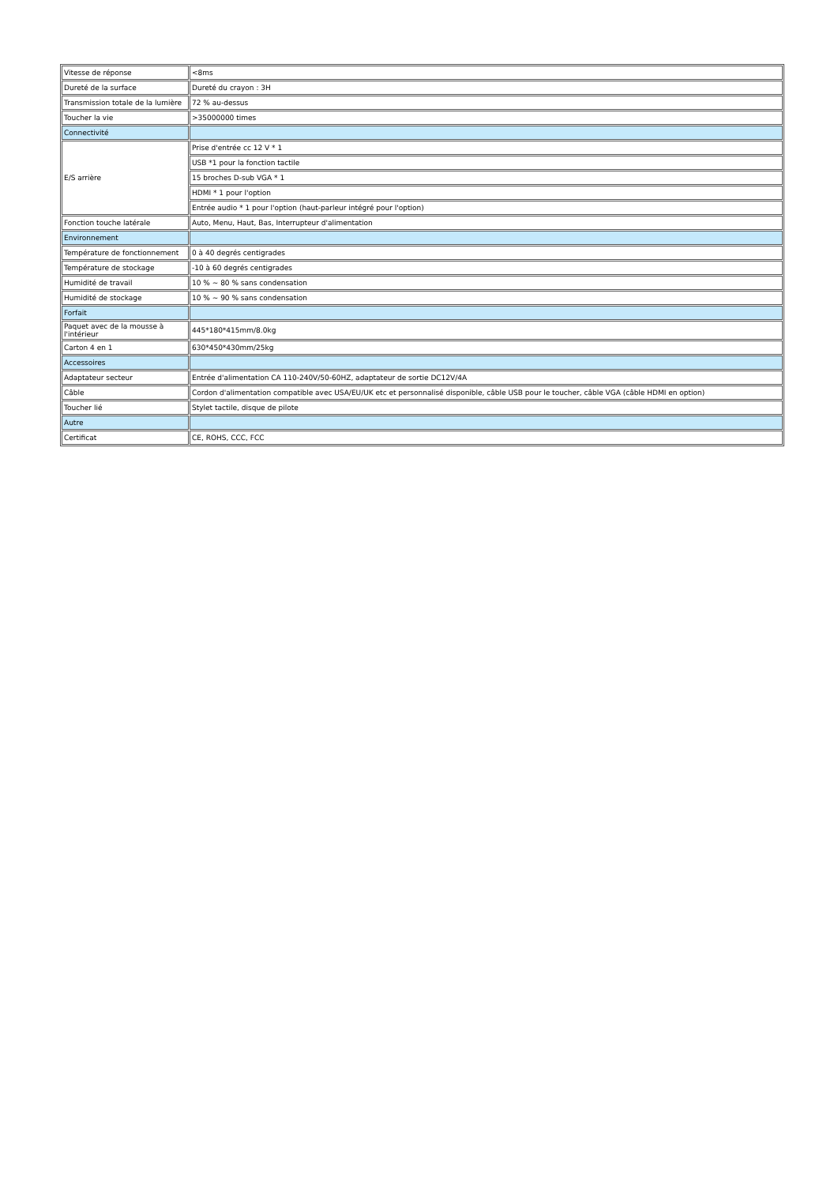| Vitesse de réponse | <8ms |
| Dureté de la surface | Dureté du crayon : 3H |
| Transmission totale de la lumière | 72 % au-dessus |
| Toucher la vie | >35000000 times |
| Connectivité | |
| E/S arrière | Prise d'entrée cc 12 V * 1 |
| | USB *1 pour la fonction tactile |
| | 15 broches D-sub VGA * 1 |
| | HDMI * 1 pour l'option |
| | Entrée audio * 1 pour l'option (haut-parleur intégré pour l'option) |
| Fonction touche latérale | Auto, Menu, Haut, Bas, Interrupteur d'alimentation |
| Environnement | |
| Température de fonctionnement | 0 à 40 degrés centigrades |
| Température de stockage | -10 à 60 degrés centigrades |
| Humidité de travail | 10 % ~ 80 % sans condensation |
| Humidité de stockage | 10 % ~ 90 % sans condensation |
| Forfait | |
| Paquet avec de la mousse à l'intérieur | 445*180*415mm/8.0kg |
| Carton 4 en 1 | 630*450*430mm/25kg |
| Accessoires | |
| Adaptateur secteur | Entrée d'alimentation CA 110-240V/50-60HZ, adaptateur de sortie DC12V/4A |
| Câble | Cordon d'alimentation compatible avec USA/EU/UK etc et personnalisé disponible, câble USB pour le toucher, câble VGA (câble HDMI en option) |
| Toucher lié | Stylet tactile, disque de pilote |
| Autre | |
| Certificat | CE, ROHS, CCC, FCC |